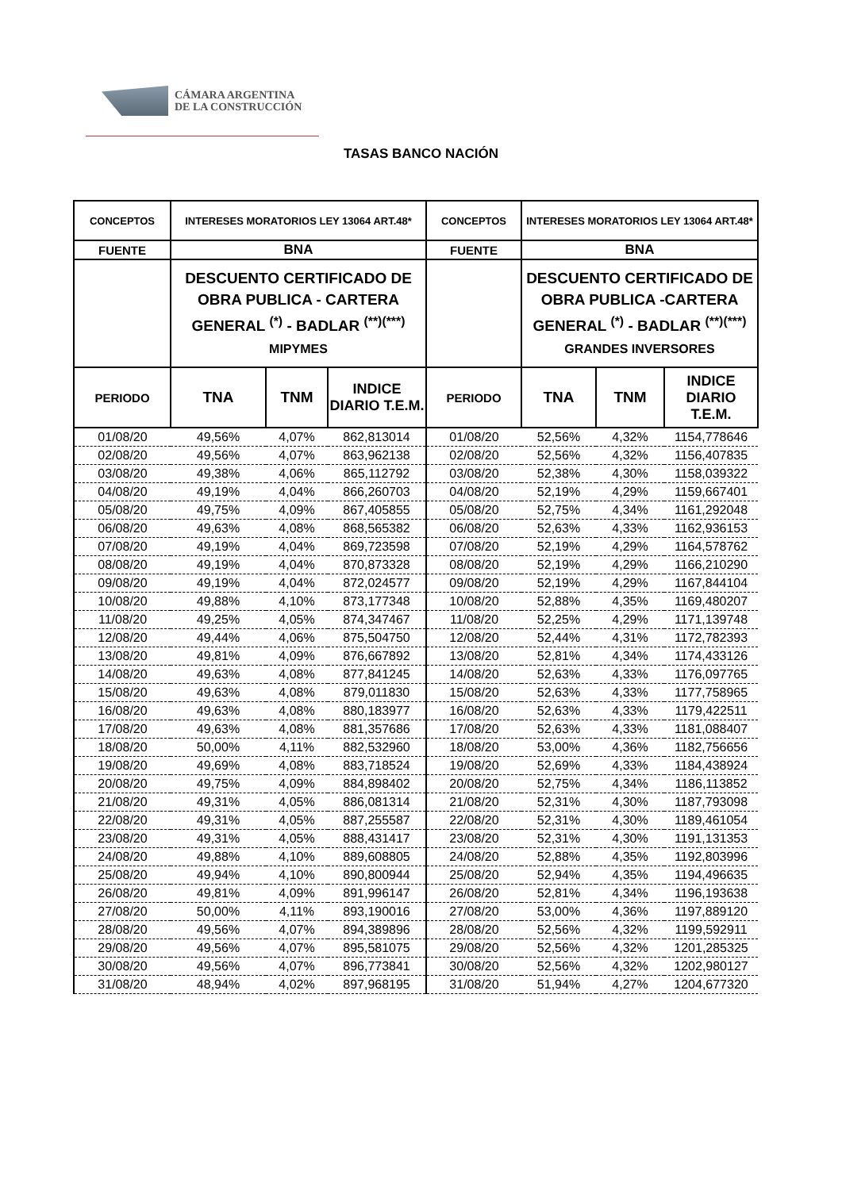CÁMARA ARGENTINA
DE LA CONSTRUCCIÓN
TASAS BANCO NACIÓN
| CONCEPTOS | INTERESES MORATORIOS LEY 13064 ART.48* | | | CONCEPTOS | INTERESES MORATORIOS LEY 13064 ART.48* | | |
| --- | --- | --- | --- | --- | --- | --- | --- |
| FUENTE | BNA | | | FUENTE | BNA | | |
| | DESCUENTO CERTIFICADO DE OBRA PUBLICA - CARTERA GENERAL <sup>(*)</sup> - BADLAR <sup>(**)(***)</sup> MIPYMES | | | | DESCUENTO CERTIFICADO DE OBRA PUBLICA -CARTERA GENERAL <sup>(*)</sup> - BADLAR <sup>(**)(***)</sup> GRANDES INVERSORES | | |
| PERIODO | TNA | TNM | INDICE DIARIO T.E.M. | PERIODO | TNA | TNM | INDICE DIARIO T.E.M. |
| 01/08/20 | 49,56% | 4,07% | 862,813014 | 01/08/20 | 52,56% | 4,32% | 1154,778646 |
| 02/08/20 | 49,56% | 4,07% | 863,962138 | 02/08/20 | 52,56% | 4,32% | 1156,407835 |
| 03/08/20 | 49,38% | 4,06% | 865,112792 | 03/08/20 | 52,38% | 4,30% | 1158,039322 |
| 04/08/20 | 49,19% | 4,04% | 866,260703 | 04/08/20 | 52,19% | 4,29% | 1159,667401 |
| 05/08/20 | 49,75% | 4,09% | 867,405855 | 05/08/20 | 52,75% | 4,34% | 1161,292048 |
| 06/08/20 | 49,63% | 4,08% | 868,565382 | 06/08/20 | 52,63% | 4,33% | 1162,936153 |
| 07/08/20 | 49,19% | 4,04% | 869,723598 | 07/08/20 | 52,19% | 4,29% | 1164,578762 |
| 08/08/20 | 49,19% | 4,04% | 870,873328 | 08/08/20 | 52,19% | 4,29% | 1166,210290 |
| 09/08/20 | 49,19% | 4,04% | 872,024577 | 09/08/20 | 52,19% | 4,29% | 1167,844104 |
| 10/08/20 | 49,88% | 4,10% | 873,177348 | 10/08/20 | 52,88% | 4,35% | 1169,480207 |
| 11/08/20 | 49,25% | 4,05% | 874,347467 | 11/08/20 | 52,25% | 4,29% | 1171,139748 |
| 12/08/20 | 49,44% | 4,06% | 875,504750 | 12/08/20 | 52,44% | 4,31% | 1172,782393 |
| 13/08/20 | 49,81% | 4,09% | 876,667892 | 13/08/20 | 52,81% | 4,34% | 1174,433126 |
| 14/08/20 | 49,63% | 4,08% | 877,841245 | 14/08/20 | 52,63% | 4,33% | 1176,097765 |
| 15/08/20 | 49,63% | 4,08% | 879,011830 | 15/08/20 | 52,63% | 4,33% | 1177,758965 |
| 16/08/20 | 49,63% | 4,08% | 880,183977 | 16/08/20 | 52,63% | 4,33% | 1179,422511 |
| 17/08/20 | 49,63% | 4,08% | 881,357686 | 17/08/20 | 52,63% | 4,33% | 1181,088407 |
| 18/08/20 | 50,00% | 4,11% | 882,532960 | 18/08/20 | 53,00% | 4,36% | 1182,756656 |
| 19/08/20 | 49,69% | 4,08% | 883,718524 | 19/08/20 | 52,69% | 4,33% | 1184,438924 |
| 20/08/20 | 49,75% | 4,09% | 884,898402 | 20/08/20 | 52,75% | 4,34% | 1186,113852 |
| 21/08/20 | 49,31% | 4,05% | 886,081314 | 21/08/20 | 52,31% | 4,30% | 1187,793098 |
| 22/08/20 | 49,31% | 4,05% | 887,255587 | 22/08/20 | 52,31% | 4,30% | 1189,461054 |
| 23/08/20 | 49,31% | 4,05% | 888,431417 | 23/08/20 | 52,31% | 4,30% | 1191,131353 |
| 24/08/20 | 49,88% | 4,10% | 889,608805 | 24/08/20 | 52,88% | 4,35% | 1192,803996 |
| 25/08/20 | 49,94% | 4,10% | 890,800944 | 25/08/20 | 52,94% | 4,35% | 1194,496635 |
| 26/08/20 | 49,81% | 4,09% | 891,996147 | 26/08/20 | 52,81% | 4,34% | 1196,193638 |
| 27/08/20 | 50,00% | 4,11% | 893,190016 | 27/08/20 | 53,00% | 4,36% | 1197,889120 |
| 28/08/20 | 49,56% | 4,07% | 894,389896 | 28/08/20 | 52,56% | 4,32% | 1199,592911 |
| 29/08/20 | 49,56% | 4,07% | 895,581075 | 29/08/20 | 52,56% | 4,32% | 1201,285325 |
| 30/08/20 | 49,56% | 4,07% | 896,773841 | 30/08/20 | 52,56% | 4,32% | 1202,980127 |
| 31/08/20 | 48,94% | 4,02% | 897,968195 | 31/08/20 | 51,94% | 4,27% | 1204,677320 |